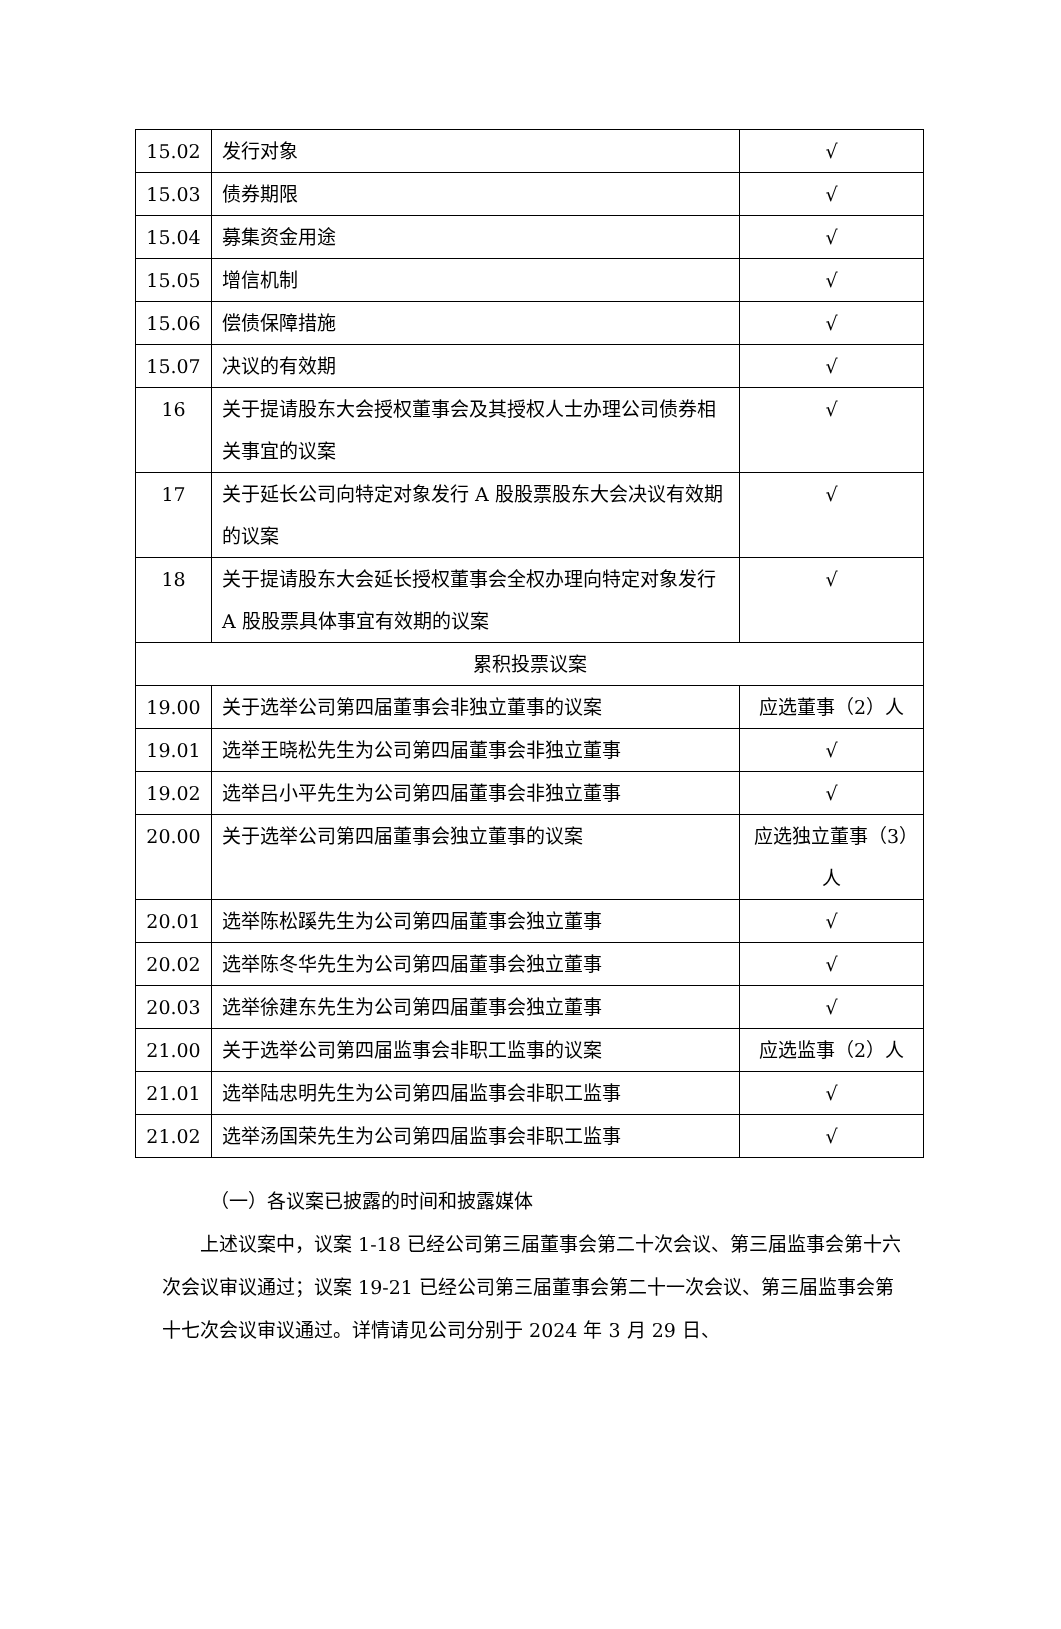| 15.02 | 发行对象 | √ |
| 15.03 | 债券期限 | √ |
| 15.04 | 募集资金用途 | √ |
| 15.05 | 增信机制 | √ |
| 15.06 | 偿债保障措施 | √ |
| 15.07 | 决议的有效期 | √ |
| 16 | 关于提请股东大会授权董事会及其授权人士办理公司债券相关事宜的议案 | √ |
| 17 | 关于延长公司向特定对象发行 A 股股票股东大会决议有效期的议案 | √ |
| 18 | 关于提请股东大会延长授权董事会全权办理向特定对象发行 A 股股票具体事宜有效期的议案 | √ |
| 累积投票议案 | | |
| 19.00 | 关于选举公司第四届董事会非独立董事的议案 | 应选董事（2）人 |
| 19.01 | 选举王晓松先生为公司第四届董事会非独立董事 | √ |
| 19.02 | 选举吕小平先生为公司第四届董事会非独立董事 | √ |
| 20.00 | 关于选举公司第四届董事会独立董事的议案 | 应选独立董事（3）人 |
| 20.01 | 选举陈松蹊先生为公司第四届董事会独立董事 | √ |
| 20.02 | 选举陈冬华先生为公司第四届董事会独立董事 | √ |
| 20.03 | 选举徐建东先生为公司第四届董事会独立董事 | √ |
| 21.00 | 关于选举公司第四届监事会非职工监事的议案 | 应选监事（2）人 |
| 21.01 | 选举陆忠明先生为公司第四届监事会非职工监事 | √ |
| 21.02 | 选举汤国荣先生为公司第四届监事会非职工监事 | √ |
（一）各议案已披露的时间和披露媒体
上述议案中，议案 1-18 已经公司第三届董事会第二十次会议、第三届监事会第十六次会议审议通过；议案 19-21 已经公司第三届董事会第二十一次会议、第三届监事会第十七次会议审议通过。详情请见公司分别于 2024 年 3 月 29 日、